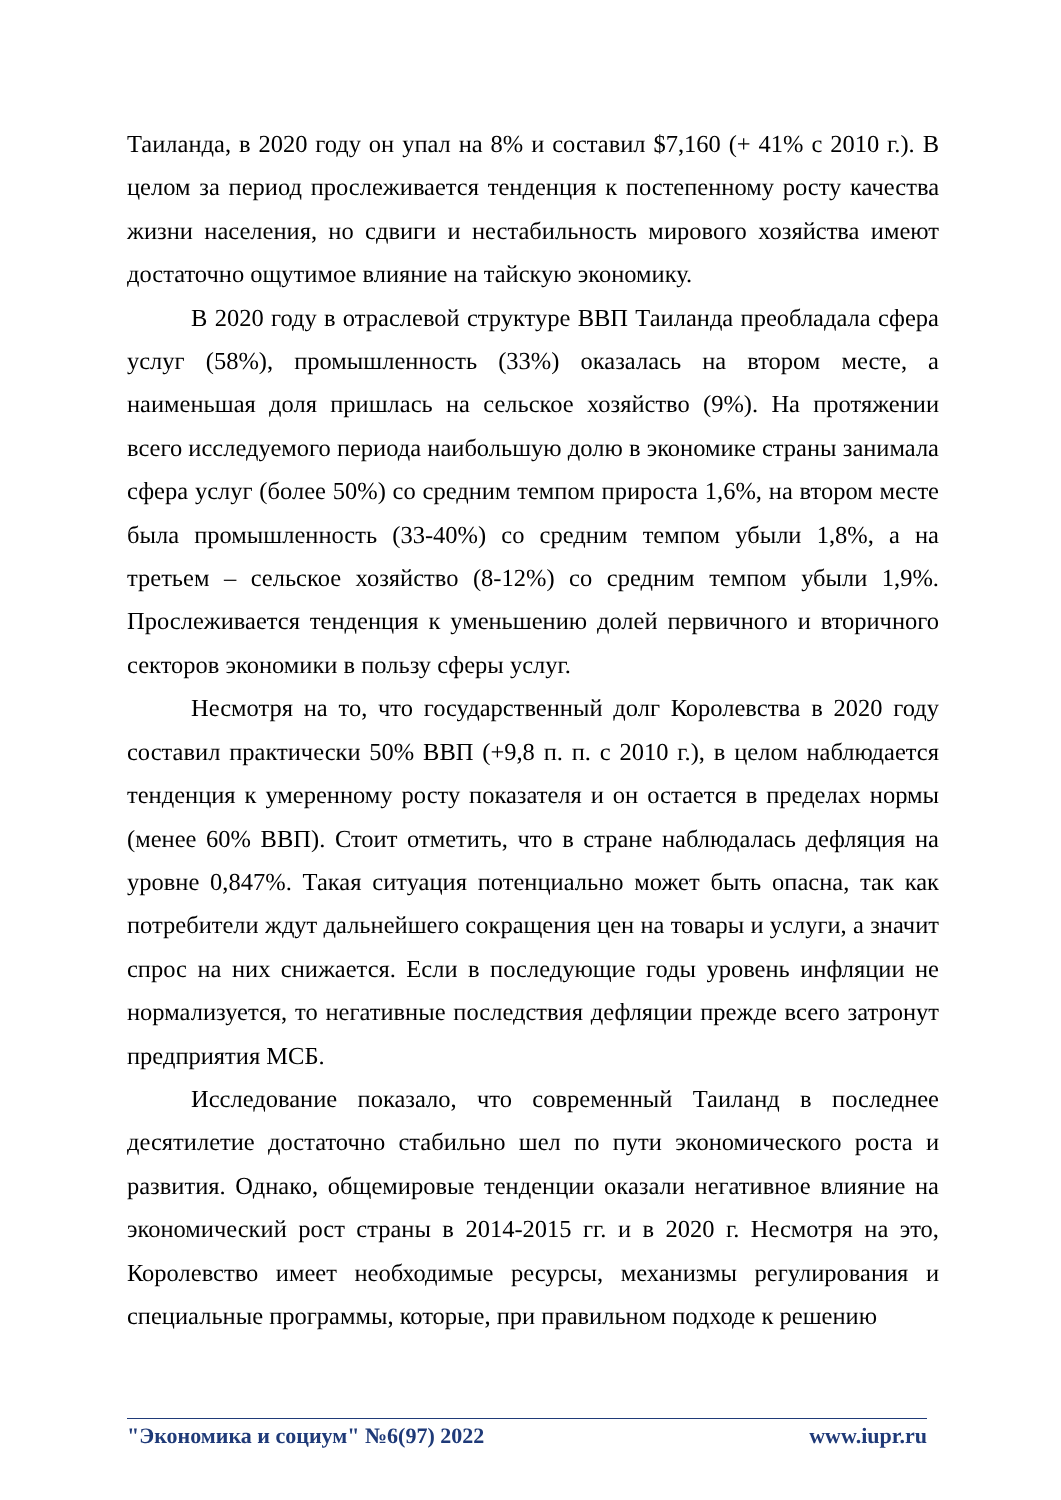Таиланда, в 2020 году он упал на 8% и составил $7,160 (+ 41% с 2010 г.). В целом за период прослеживается тенденция к постепенному росту качества жизни населения, но сдвиги и нестабильность мирового хозяйства имеют достаточно ощутимое влияние на тайскую экономику.
В 2020 году в отраслевой структуре ВВП Таиланда преобладала сфера услуг (58%), промышленность (33%) оказалась на втором месте, а наименьшая доля пришлась на сельское хозяйство (9%). На протяжении всего исследуемого периода наибольшую долю в экономике страны занимала сфера услуг (более 50%) со средним темпом прироста 1,6%, на втором месте была промышленность (33-40%) со средним темпом убыли 1,8%, а на третьем – сельское хозяйство (8-12%) со средним темпом убыли 1,9%. Прослеживается тенденция к уменьшению долей первичного и вторичного секторов экономики в пользу сферы услуг.
Несмотря на то, что государственный долг Королевства в 2020 году составил практически 50% ВВП (+9,8 п. п. с 2010 г.), в целом наблюдается тенденция к умеренному росту показателя и он остается в пределах нормы (менее 60% ВВП). Стоит отметить, что в стране наблюдалась дефляция на уровне 0,847%. Такая ситуация потенциально может быть опасна, так как потребители ждут дальнейшего сокращения цен на товары и услуги, а значит спрос на них снижается. Если в последующие годы уровень инфляции не нормализуется, то негативные последствия дефляции прежде всего затронут предприятия МСБ.
Исследование показало, что современный Таиланд в последнее десятилетие достаточно стабильно шел по пути экономического роста и развития. Однако, общемировые тенденции оказали негативное влияние на экономический рост страны в 2014-2015 гг. и в 2020 г. Несмотря на это, Королевство имеет необходимые ресурсы, механизмы регулирования и специальные программы, которые, при правильном подходе к решению
"Экономика и социум" №6(97) 2022 www.iupr.ru